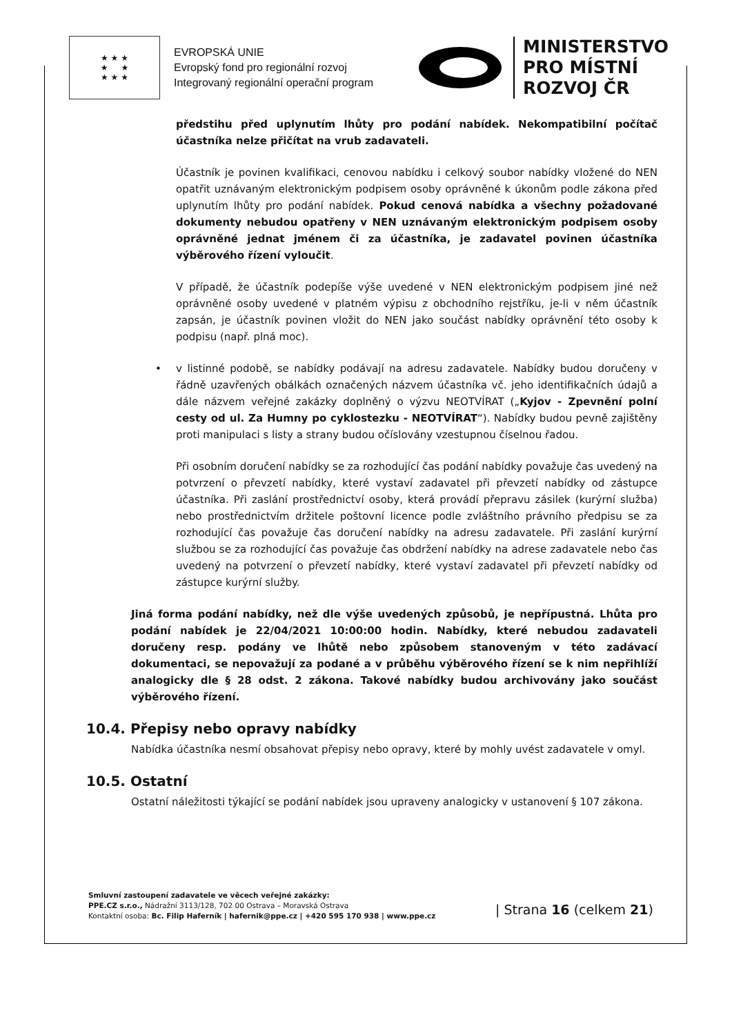★ ★ ★
★ ★
★ ★ ★
EVROPSKÁ UNIE
Evropský fond pro regionální rozvoj
Integrovaný regionální operační program
MINISTERSTVO
PRO MÍSTNÍ
ROZVOJ ČR
předstihu před uplynutím lhůty pro podání nabídek. Nekompatibilní počítač účastníka nelze přičítat na vrub zadavateli.
Účastník je povinen kvalifikaci, cenovou nabídku i celkový soubor nabídky vložené do NEN opatřit uznávaným elektronickým podpisem osoby oprávněné k úkonům podle zákona před uplynutím lhůty pro podání nabídek. Pokud cenová nabídka a všechny požadované dokumenty nebudou opatřeny v NEN uznávaným elektronickým podpisem osoby oprávněné jednat jménem či za účastníka, je zadavatel povinen účastníka výběrového řízení vyloučit.
V případě, že účastník podepíše výše uvedené v NEN elektronickým podpisem jiné než oprávněné osoby uvedené v platném výpisu z obchodního rejstříku, je-li v něm účastník zapsán, je účastník povinen vložit do NEN jako součást nabídky oprávnění této osoby k podpisu (např. plná moc).
• v listinné podobě, se nabídky podávají na adresu zadavatele. Nabídky budou doručeny v řádně uzavřených obálkách označených názvem účastníka vč. jeho identifikačních údajů a dále názvem veřejné zakázky doplněný o výzvu NEOTVÍRAT („Kyjov - Zpevnění polní cesty od ul. Za Humny po cyklostezku - NEOTVÍRAT“). Nabídky budou pevně zajištěny proti manipulaci s listy a strany budou očíslovány vzestupnou číselnou řadou.
Při osobním doručení nabídky se za rozhodující čas podání nabídky považuje čas uvedený na potvrzení o převzetí nabídky, které vystaví zadavatel při převzetí nabídky od zástupce účastníka. Při zaslání prostřednictví osoby, která provádí přepravu zásilek (kurýrní služba) nebo prostřednictvím držitele poštovní licence podle zvláštního právního předpisu se za rozhodující čas považuje čas doručení nabídky na adresu zadavatele. Při zaslání kurýrní službou se za rozhodující čas považuje čas obdržení nabídky na adrese zadavatele nebo čas uvedený na potvrzení o převzetí nabídky, které vystaví zadavatel při převzetí nabídky od zástupce kurýrní služby.
Jiná forma podání nabídky, než dle výše uvedených způsobů, je nepřípustná. Lhůta pro podání nabídek je 22/04/2021 10:00:00 hodin. Nabídky, které nebudou zadavateli doručeny resp. podány ve lhůtě nebo způsobem stanoveným v této zadávací dokumentaci, se nepovažují za podané a v průběhu výběrového řízení se k nim nepřihlíží analogicky dle § 28 odst. 2 zákona. Takové nabídky budou archivovány jako součást výběrového řízení.
10.4. Přepisy nebo opravy nabídky
Nabídka účastníka nesmí obsahovat přepisy nebo opravy, které by mohly uvést zadavatele v omyl.
10.5. Ostatní
Ostatní náležitosti týkající se podání nabídek jsou upraveny analogicky v ustanovení § 107 zákona.
Smluvní zastoupení zadavatele ve věcech veřejné zakázky:
PPE.CZ s.r.o., Nádražní 3113/128, 702 00 Ostrava – Moravská Ostrava
Kontaktní osoba: Bc. Filip Haferník | hafernik@ppe.cz | +420 595 170 938 | www.ppe.cz
| Strana 16 (celkem 21)